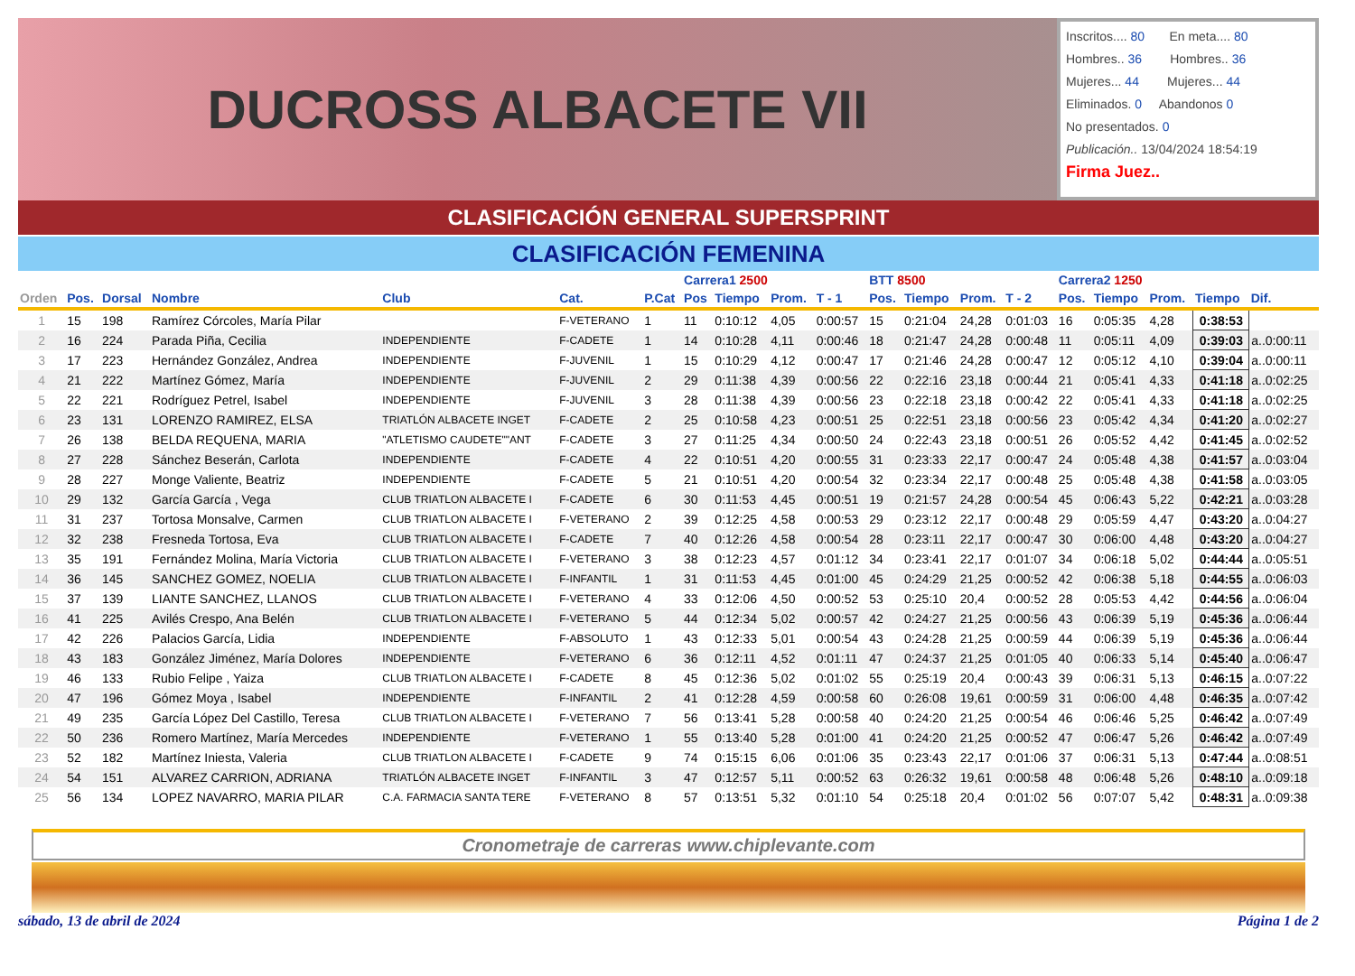DUCROSS ALBACETE VII
Inscritos.... 80 En meta.... 80
Hombres.. 36 Hombres.. 36
Mujeres... 44 Mujeres... 44
Eliminados. 0 Abandonos 0
No presentados. 0
Publicación.. 13/04/2024 18:54:19
Firma Juez..
CLASIFICACIÓN GENERAL SUPERSPRINT
CLASIFICACIÓN FEMENINA
| | | | | | | | Carrera1 2500 | | | | BTT 8500 | | | | Carrera2 1250 | | | | |
| --- | --- | --- | --- | --- | --- | --- | --- | --- | --- | --- | --- | --- | --- | --- | --- | --- | --- | --- | --- |
| Orden | Pos. | Dorsal | Nombre | Club | Cat. | P.Cat | Pos | Tiempo | Prom. | T - 1 | Pos. | Tiempo | Prom. | T - 2 | Pos. | Tiempo | Prom. | Tiempo | Dif. |
| 1 | 15 | 198 | Ramírez Córcoles, María Pilar | | F-VETERANO | 1 | 11 | 0:10:12 | 4,05 | 0:00:57 | 15 | 0:21:04 | 24,28 | 0:01:03 | 16 | 0:05:35 | 4,28 | 0:38:53 | |
| 2 | 16 | 224 | Parada Piña, Cecilia | INDEPENDIENTE | F-CADETE | 1 | 14 | 0:10:28 | 4,11 | 0:00:46 | 18 | 0:21:47 | 24,28 | 0:00:48 | 11 | 0:05:11 | 4,09 | 0:39:03 | a..0:00:11 |
| 3 | 17 | 223 | Hernández González, Andrea | INDEPENDIENTE | F-JUVENIL | 1 | 15 | 0:10:29 | 4,12 | 0:00:47 | 17 | 0:21:46 | 24,28 | 0:00:47 | 12 | 0:05:12 | 4,10 | 0:39:04 | a..0:00:11 |
| 4 | 21 | 222 | Martínez Gómez, María | INDEPENDIENTE | F-JUVENIL | 2 | 29 | 0:11:38 | 4,39 | 0:00:56 | 22 | 0:22:16 | 23,18 | 0:00:44 | 21 | 0:05:41 | 4,33 | 0:41:18 | a..0:02:25 |
| 5 | 22 | 221 | Rodríguez Petrel, Isabel | INDEPENDIENTE | F-JUVENIL | 3 | 28 | 0:11:38 | 4,39 | 0:00:56 | 23 | 0:22:18 | 23,18 | 0:00:42 | 22 | 0:05:41 | 4,33 | 0:41:18 | a..0:02:25 |
| 6 | 23 | 131 | LORENZO RAMIREZ, ELSA | TRIATLÓN ALBACETE INGET | F-CADETE | 2 | 25 | 0:10:58 | 4,23 | 0:00:51 | 25 | 0:22:51 | 23,18 | 0:00:56 | 23 | 0:05:42 | 4,34 | 0:41:20 | a..0:02:27 |
| 7 | 26 | 138 | BELDA REQUENA, MARIA | "ATLETISMO CAUDETE""ANT | F-CADETE | 3 | 27 | 0:11:25 | 4,34 | 0:00:50 | 24 | 0:22:43 | 23,18 | 0:00:51 | 26 | 0:05:52 | 4,42 | 0:41:45 | a..0:02:52 |
| 8 | 27 | 228 | Sánchez Beserán, Carlota | INDEPENDIENTE | F-CADETE | 4 | 22 | 0:10:51 | 4,20 | 0:00:55 | 31 | 0:23:33 | 22,17 | 0:00:47 | 24 | 0:05:48 | 4,38 | 0:41:57 | a..0:03:04 |
| 9 | 28 | 227 | Monge Valiente, Beatriz | INDEPENDIENTE | F-CADETE | 5 | 21 | 0:10:51 | 4,20 | 0:00:54 | 32 | 0:23:34 | 22,17 | 0:00:48 | 25 | 0:05:48 | 4,38 | 0:41:58 | a..0:03:05 |
| 10 | 29 | 132 | García García , Vega | CLUB TRIATLON ALBACETE I | F-CADETE | 6 | 30 | 0:11:53 | 4,45 | 0:00:51 | 19 | 0:21:57 | 24,28 | 0:00:54 | 45 | 0:06:43 | 5,22 | 0:42:21 | a..0:03:28 |
| 11 | 31 | 237 | Tortosa Monsalve, Carmen | CLUB TRIATLON ALBACETE I | F-VETERANO | 2 | 39 | 0:12:25 | 4,58 | 0:00:53 | 29 | 0:23:12 | 22,17 | 0:00:48 | 29 | 0:05:59 | 4,47 | 0:43:20 | a..0:04:27 |
| 12 | 32 | 238 | Fresneda Tortosa, Eva | CLUB TRIATLON ALBACETE I | F-CADETE | 7 | 40 | 0:12:26 | 4,58 | 0:00:54 | 28 | 0:23:11 | 22,17 | 0:00:47 | 30 | 0:06:00 | 4,48 | 0:43:20 | a..0:04:27 |
| 13 | 35 | 191 | Fernández Molina, María Victoria | CLUB TRIATLON ALBACETE I | F-VETERANO | 3 | 38 | 0:12:23 | 4,57 | 0:01:12 | 34 | 0:23:41 | 22,17 | 0:01:07 | 34 | 0:06:18 | 5,02 | 0:44:44 | a..0:05:51 |
| 14 | 36 | 145 | SANCHEZ GOMEZ, NOELIA | CLUB TRIATLON ALBACETE I | F-INFANTIL | 1 | 31 | 0:11:53 | 4,45 | 0:01:00 | 45 | 0:24:29 | 21,25 | 0:00:52 | 42 | 0:06:38 | 5,18 | 0:44:55 | a..0:06:03 |
| 15 | 37 | 139 | LIANTE SANCHEZ, LLANOS | CLUB TRIATLON ALBACETE I | F-VETERANO | 4 | 33 | 0:12:06 | 4,50 | 0:00:52 | 53 | 0:25:10 | 20,4 | 0:00:52 | 28 | 0:05:53 | 4,42 | 0:44:56 | a..0:06:04 |
| 16 | 41 | 225 | Avilés Crespo, Ana Belén | CLUB TRIATLON ALBACETE I | F-VETERANO | 5 | 44 | 0:12:34 | 5,02 | 0:00:57 | 42 | 0:24:27 | 21,25 | 0:00:56 | 43 | 0:06:39 | 5,19 | 0:45:36 | a..0:06:44 |
| 17 | 42 | 226 | Palacios García, Lidia | INDEPENDIENTE | F-ABSOLUTO | 1 | 43 | 0:12:33 | 5,01 | 0:00:54 | 43 | 0:24:28 | 21,25 | 0:00:59 | 44 | 0:06:39 | 5,19 | 0:45:36 | a..0:06:44 |
| 18 | 43 | 183 | González Jiménez, María Dolores | INDEPENDIENTE | F-VETERANO | 6 | 36 | 0:12:11 | 4,52 | 0:01:11 | 47 | 0:24:37 | 21,25 | 0:01:05 | 40 | 0:06:33 | 5,14 | 0:45:40 | a..0:06:47 |
| 19 | 46 | 133 | Rubio Felipe , Yaiza | CLUB TRIATLON ALBACETE I | F-CADETE | 8 | 45 | 0:12:36 | 5,02 | 0:01:02 | 55 | 0:25:19 | 20,4 | 0:00:43 | 39 | 0:06:31 | 5,13 | 0:46:15 | a..0:07:22 |
| 20 | 47 | 196 | Gómez Moya , Isabel | INDEPENDIENTE | F-INFANTIL | 2 | 41 | 0:12:28 | 4,59 | 0:00:58 | 60 | 0:26:08 | 19,61 | 0:00:59 | 31 | 0:06:00 | 4,48 | 0:46:35 | a..0:07:42 |
| 21 | 49 | 235 | García López Del Castillo, Teresa | CLUB TRIATLON ALBACETE I | F-VETERANO | 7 | 56 | 0:13:41 | 5,28 | 0:00:58 | 40 | 0:24:20 | 21,25 | 0:00:54 | 46 | 0:06:46 | 5,25 | 0:46:42 | a..0:07:49 |
| 22 | 50 | 236 | Romero Martínez, María Mercedes | INDEPENDIENTE | F-VETERANO | 1 | 55 | 0:13:40 | 5,28 | 0:01:00 | 41 | 0:24:20 | 21,25 | 0:00:52 | 47 | 0:06:47 | 5,26 | 0:46:42 | a..0:07:49 |
| 23 | 52 | 182 | Martínez Iniesta, Valeria | CLUB TRIATLON ALBACETE I | F-CADETE | 9 | 74 | 0:15:15 | 6,06 | 0:01:06 | 35 | 0:23:43 | 22,17 | 0:01:06 | 37 | 0:06:31 | 5,13 | 0:47:44 | a..0:08:51 |
| 24 | 54 | 151 | ALVAREZ CARRION, ADRIANA | TRIATLÓN ALBACETE INGET | F-INFANTIL | 3 | 47 | 0:12:57 | 5,11 | 0:00:52 | 63 | 0:26:32 | 19,61 | 0:00:58 | 48 | 0:06:48 | 5,26 | 0:48:10 | a..0:09:18 |
| 25 | 56 | 134 | LOPEZ NAVARRO, MARIA PILAR | C.A. FARMACIA SANTA TERE | F-VETERANO | 8 | 57 | 0:13:51 | 5,32 | 0:01:10 | 54 | 0:25:18 | 20,4 | 0:01:02 | 56 | 0:07:07 | 5,42 | 0:48:31 | a..0:09:38 |
Cronometraje de carreras www.chiplevante.com
sábado, 13 de abril de 2024 Página 1 de 2